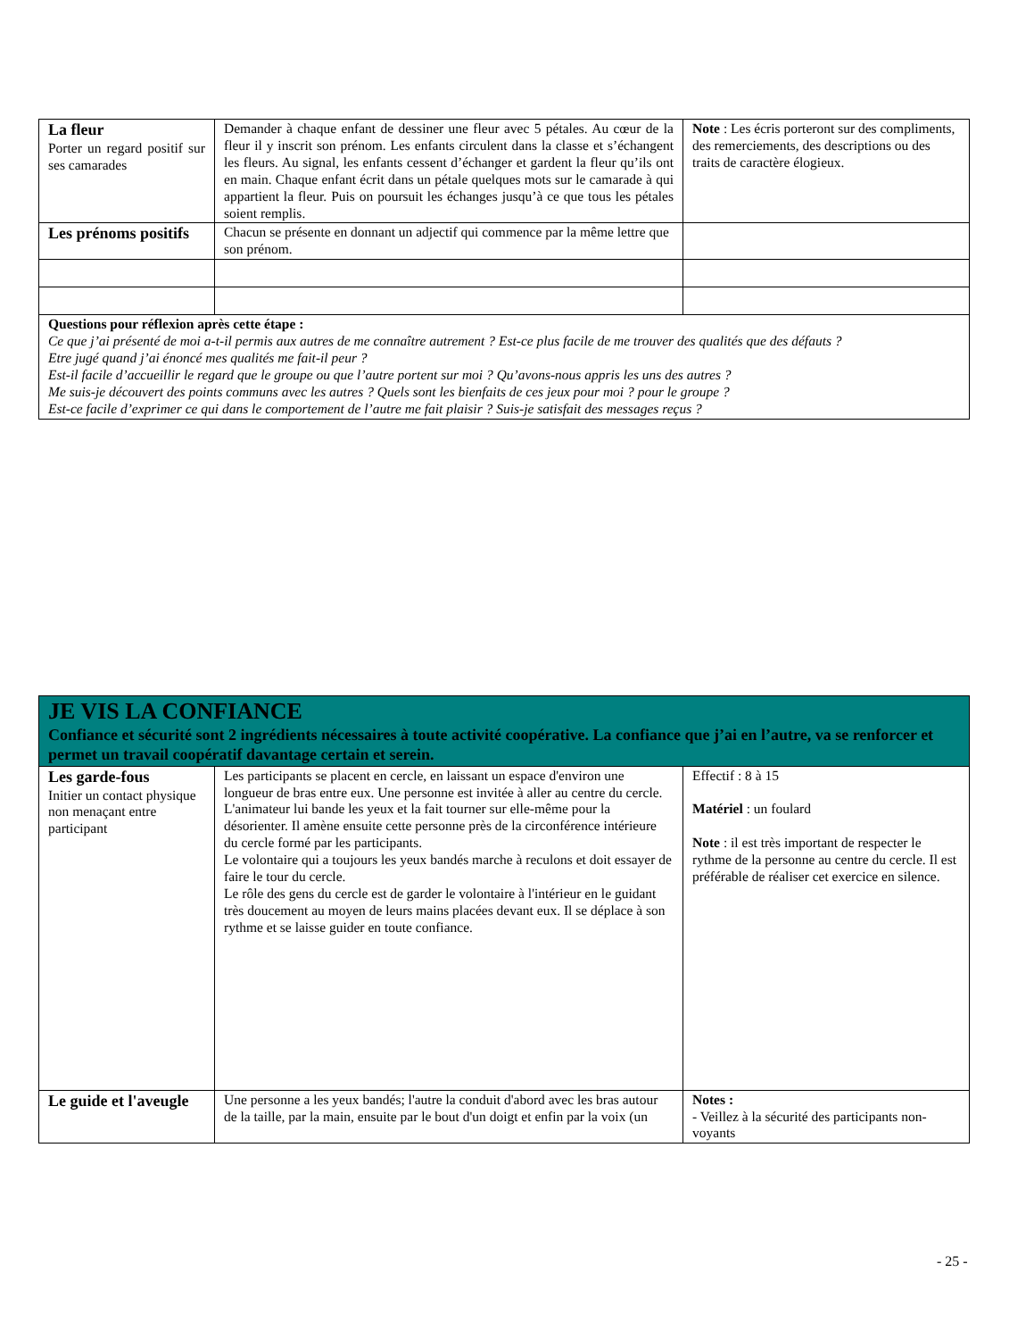| La fleur Porter un regard positif sur ses camarades | Demander à chaque enfant de dessiner une fleur avec 5 pétales. Au cœur de la fleur il y inscrit son prénom. Les enfants circulent dans la classe et s’échangent les fleurs. Au signal, les enfants cessent d’échanger et gardent la fleur qu’ils ont en main. Chaque enfant écrit dans un pétale quelques mots sur le camarade à qui appartient la fleur. Puis on poursuit les échanges jusqu’à ce que tous les pétales soient remplis. | Note : Les écris porteront sur des compliments, des remerciements, des descriptions ou des traits de caractère élogieux. |
| Les prénoms positifs | Chacun se présente en donnant un adjectif qui commence par la même lettre que son prénom. | |
| Questions pour réflexion après cette étape : Ce que j’ai présenté de moi a-t-il permis aux autres de me connaître autrement ? Est-ce plus facile de me trouver des qualités que des défauts ? Etre jugé quand j’ai énoncé mes qualités me fait-il peur ? Est-il facile d’accueillir le regard que le groupe ou que l’autre portent sur moi ? Qu’avons-nous appris les uns des autres ? Me suis-je découvert des points communs avec les autres ? Quels sont les bienfaits de ces jeux pour moi ? pour le groupe ? Est-ce facile d’exprimer ce qui dans le comportement de l’autre me fait plaisir ? Suis-je satisfait des messages reçus ? | | |
| JE VIS LA CONFIANCE Confiance et sécurité sont 2 ingrédients nécessaires à toute activité coopérative. La confiance que j’ai en l’autre, va se renforcer et permet un travail coopératif davantage certain et serein. | | |
| Les garde-fous Initier un contact physique non menaçant entre participant | Les participants se placent en cercle, en laissant un espace d'environ une longueur de bras entre eux. Une personne est invitée à aller au centre du cercle. L'animateur lui bande les yeux et la fait tourner sur elle-même pour la désorienter. Il amène ensuite cette personne près de la circonférence intérieure du cercle formé par les participants. Le volontaire qui a toujours les yeux bandés marche à reculons et doit essayer de faire le tour du cercle. Le rôle des gens du cercle est de garder le volontaire à l'intérieur en le guidant très doucement au moyen de leurs mains placées devant eux. Il se déplace à son rythme et se laisse guider en toute confiance. | Effectif : 8 à 15 Matériel : un foulard Note : il est très important de respecter le rythme de la personne au centre du cercle. Il est préférable de réaliser cet exercice en silence. |
| Le guide et l'aveugle | Une personne a les yeux bandés; l'autre la conduit d'abord avec les bras autour de la taille, par la main, ensuite par le bout d'un doigt et enfin par la voix (un | Notes : - Veillez à la sécurité des participants non-voyants |
- 25 -